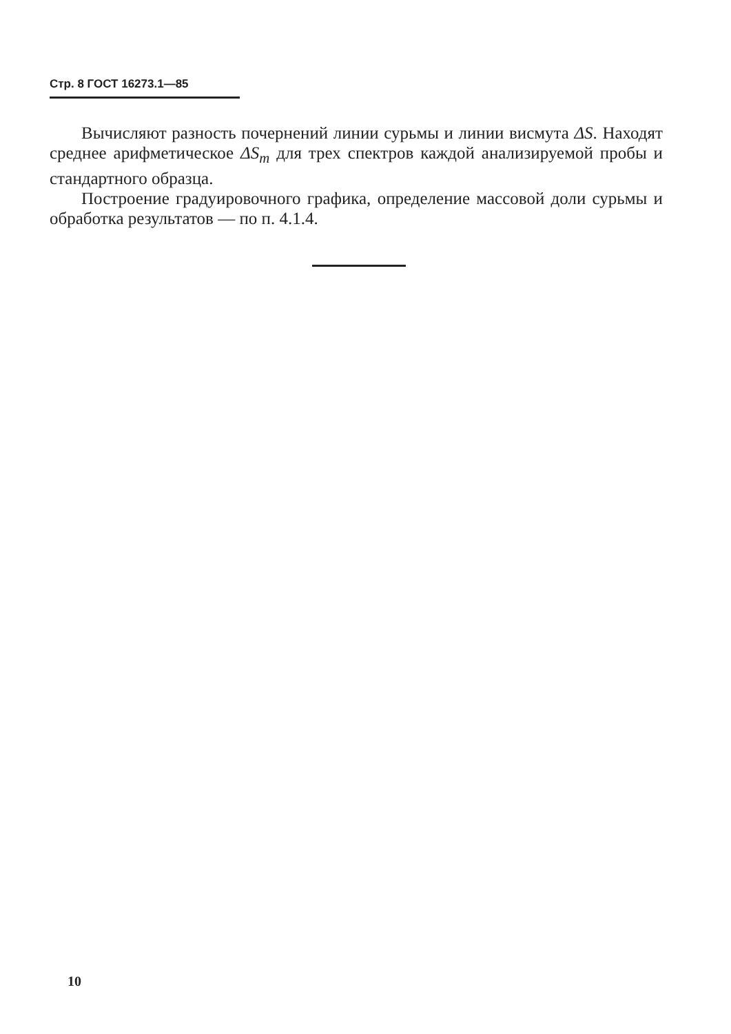Стр. 8 ГОСТ 16273.1—85
Вычисляют разность почернений линии сурьмы и линии висмута ΔS. Находят среднее арифметическое ΔS<sub>m</sub> для трех спектров каждой анализируемой пробы и стандартного образца.
Построение градуировочного графика, определение массовой доли сурьмы и обработка результатов — по п. 4.1.4.
10